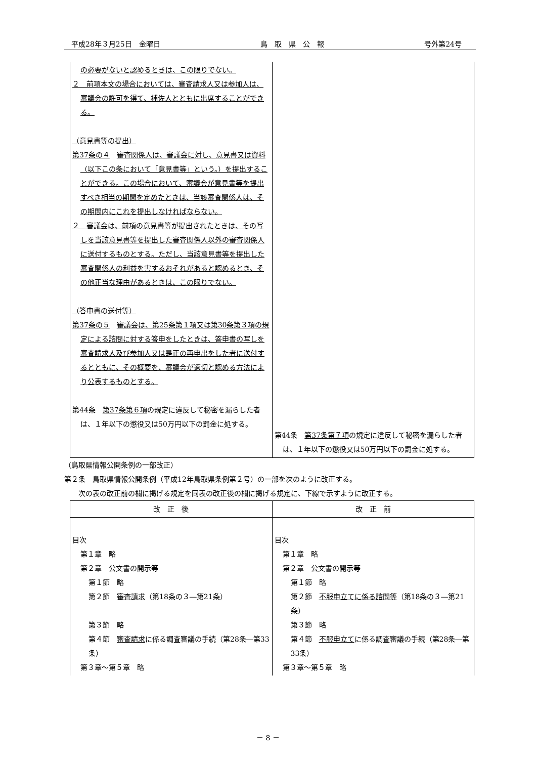平成28年３月25日　金曜日 鳥　取　県　公　報 号外第24号　　
| の必要がないと認めるときは、この限りでない。 ２ 前項本文の場合においては、審査請求人又は参加人は、審議会の許可を得て、補佐人とともに出席することができる。 （意見書等の提出） 第37条の４ 審査関係人は、審議会に対し、意見書又は資料（以下この条において「意見書等」という。）を提出することができる。この場合において、審議会が意見書等を提出すべき相当の期間を定めたときは、当該審査関係人は、その期間内にこれを提出しなければならない。 ２ 審議会は、前項の意見書等が提出されたときは、その写しを当該意見書等を提出した審査関係人以外の審査関係人に送付するものとする。ただし、当該意見書等を提出した審査関係人の利益を害するおそれがあると認めるとき、その他正当な理由があるときは、この限りでない。 （答申書の送付等） 第37条の５ 審議会は、第25条第１項又は第30条第３項の規定による諮問に対する答申をしたときは、答申書の写しを審査請求人及び参加人又は是正の再申出をした者に送付するとともに、その概要を、審議会が適切と認める方法により公表するものとする。 第44条 第37条第６項 の規定に違反して秘密を漏らした者は、１年以下の懲役又は50万円以下の罰金に処する。 | 第44条 第37条第７項 の規定に違反して秘密を漏らした者は、１年以下の懲役又は50万円以下の罰金に処する。 |
（鳥取県情報公開条例の一部改正）
第２条　鳥取県情報公開条例（平成12年鳥取県条例第２号）の一部を次のように改正する。
　　次の表の改正前の欄に掲げる規定を同表の改正後の欄に掲げる規定に、下線で示すように改正する。
| 改 正 後 | 改 正 前 |
| --- | --- |
| 目次 第１章 略 第２章 公文書の開示等 第１節 略 第２節 審査請求 （第18条の３―第21条） 第３節 略 第４節 審査請求 に係る調査審議の手続（第28条―第33条） 第３章～第５章 略 | 目次 第１章 略 第２章 公文書の開示等 第１節 略 第２節 不服申立てに係る諮問等 （第18条の３―第21条） 第３節 略 第４節 不服申立て に係る調査審議の手続（第28条―第33条） 第３章～第５章 略 |
－ 8 －